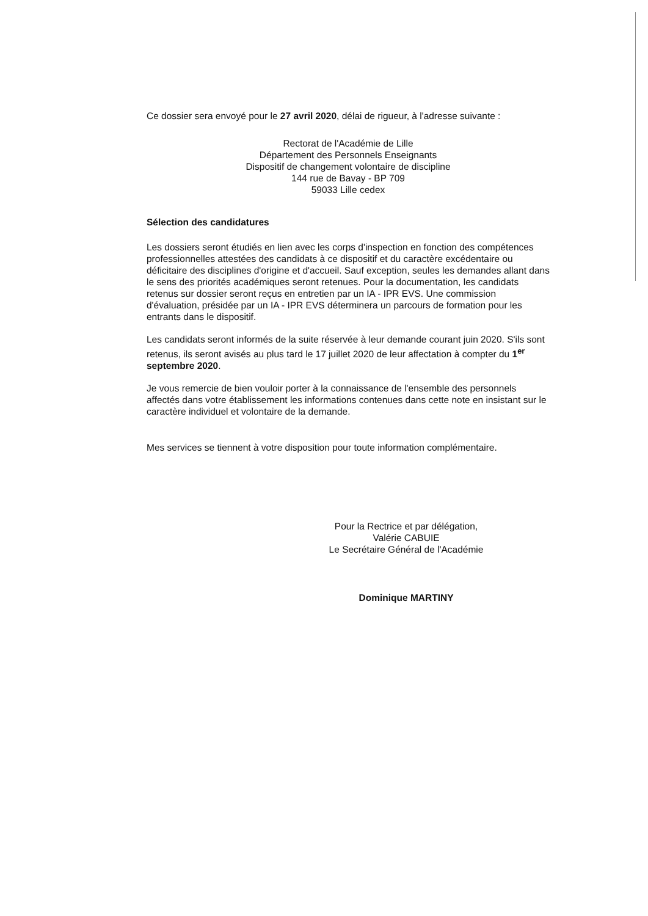Ce dossier sera envoyé pour le 27 avril 2020, délai de rigueur, à l'adresse suivante :
Rectorat de l'Académie de Lille
Département des Personnels Enseignants
Dispositif de changement volontaire de discipline
144 rue de Bavay - BP 709
59033 Lille cedex
Sélection des candidatures
Les dossiers seront étudiés en lien avec les corps d'inspection en fonction des compétences professionnelles attestées des candidats à ce dispositif et du caractère excédentaire ou déficitaire des disciplines d'origine et d'accueil. Sauf exception, seules les demandes allant dans le sens des priorités académiques seront retenues. Pour la documentation, les candidats retenus sur dossier seront reçus en entretien par un IA - IPR EVS. Une commission d'évaluation, présidée par un IA - IPR EVS déterminera un parcours de formation pour les entrants dans le dispositif.
Les candidats seront informés de la suite réservée à leur demande courant juin 2020. S'ils sont retenus, ils seront avisés au plus tard le 17 juillet 2020 de leur affectation à compter du 1<sup>er</sup> septembre 2020.
Je vous remercie de bien vouloir porter à la connaissance de l'ensemble des personnels affectés dans votre établissement les informations contenues dans cette note en insistant sur le caractère individuel et volontaire de la demande.
Mes services se tiennent à votre disposition pour toute information complémentaire.
Pour la Rectrice et par délégation, Valérie CABUIE
Le Secrétaire Général de l'Académie
Dominique MARTINY